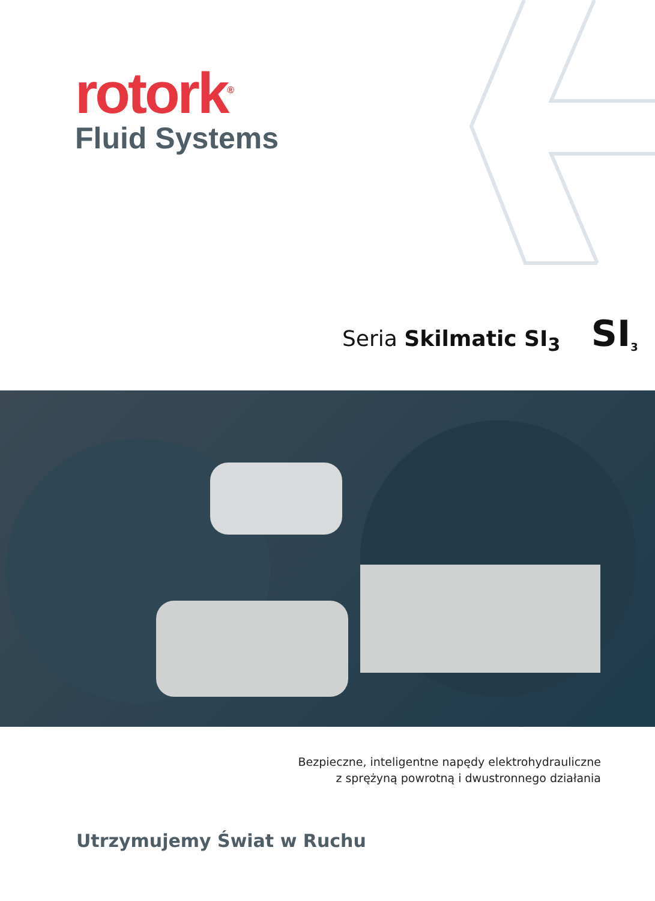rotork<sup>®</sup>
Fluid Systems
Seria Skilmatic SI<sub>3</sub> SI<sub>3</sub>
Bezpieczne, inteligentne napędy elektrohydrauliczne
z sprężyną powrotną i dwustronnego działania
Utrzymujemy Świat w Ruchu